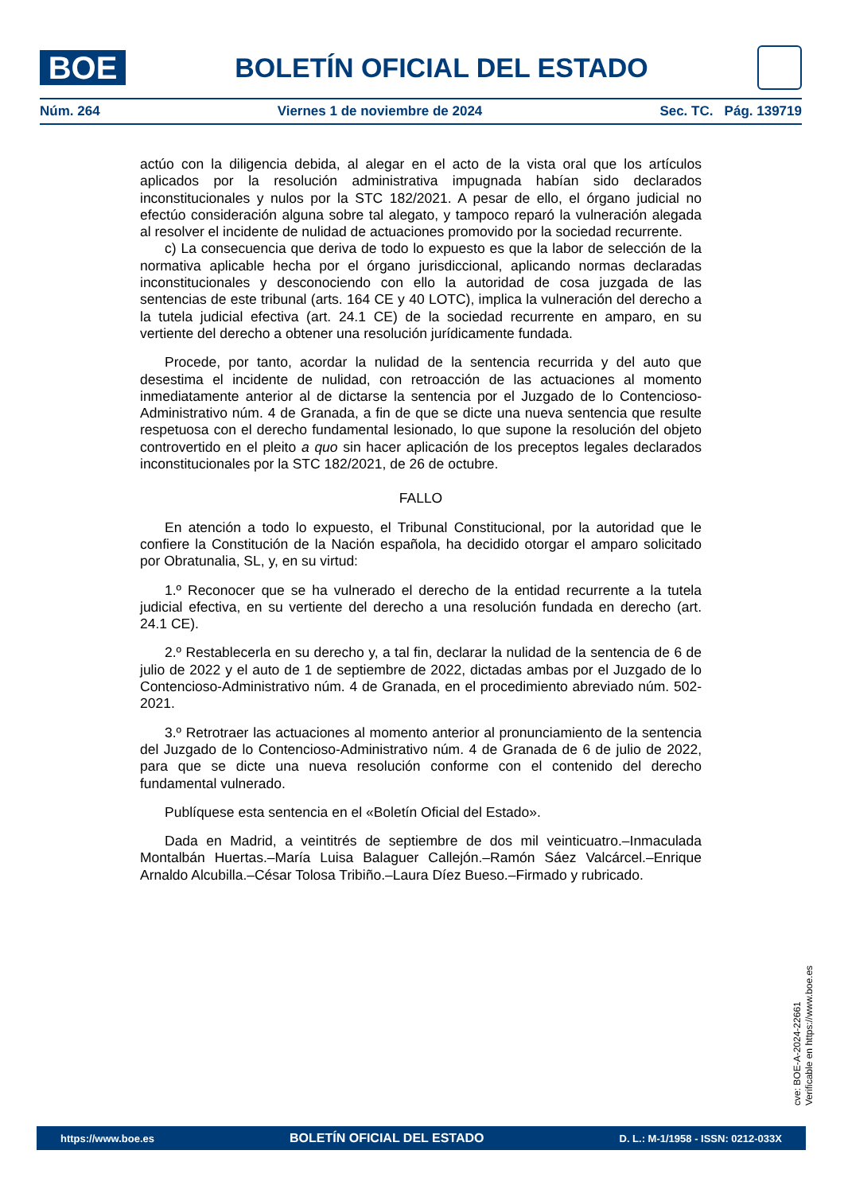BOE
BOLETÍN OFICIAL DEL ESTADO
Núm. 264 Viernes 1 de noviembre de 2024 Sec. TC. Pág. 139719
actúo con la diligencia debida, al alegar en el acto de la vista oral que los artículos aplicados por la resolución administrativa impugnada habían sido declarados inconstitucionales y nulos por la STC 182/2021. A pesar de ello, el órgano judicial no efectúo consideración alguna sobre tal alegato, y tampoco reparó la vulneración alegada al resolver el incidente de nulidad de actuaciones promovido por la sociedad recurrente.
c) La consecuencia que deriva de todo lo expuesto es que la labor de selección de la normativa aplicable hecha por el órgano jurisdiccional, aplicando normas declaradas inconstitucionales y desconociendo con ello la autoridad de cosa juzgada de las sentencias de este tribunal (arts. 164 CE y 40 LOTC), implica la vulneración del derecho a la tutela judicial efectiva (art. 24.1 CE) de la sociedad recurrente en amparo, en su vertiente del derecho a obtener una resolución jurídicamente fundada.
Procede, por tanto, acordar la nulidad de la sentencia recurrida y del auto que desestima el incidente de nulidad, con retroacción de las actuaciones al momento inmediatamente anterior al de dictarse la sentencia por el Juzgado de lo Contencioso-Administrativo núm. 4 de Granada, a fin de que se dicte una nueva sentencia que resulte respetuosa con el derecho fundamental lesionado, lo que supone la resolución del objeto controvertido en el pleito a quo sin hacer aplicación de los preceptos legales declarados inconstitucionales por la STC 182/2021, de 26 de octubre.
FALLO
En atención a todo lo expuesto, el Tribunal Constitucional, por la autoridad que le confiere la Constitución de la Nación española, ha decidido otorgar el amparo solicitado por Obratunalia, SL, y, en su virtud:
1.º Reconocer que se ha vulnerado el derecho de la entidad recurrente a la tutela judicial efectiva, en su vertiente del derecho a una resolución fundada en derecho (art. 24.1 CE).
2.º Restablecerla en su derecho y, a tal fin, declarar la nulidad de la sentencia de 6 de julio de 2022 y el auto de 1 de septiembre de 2022, dictadas ambas por el Juzgado de lo Contencioso-Administrativo núm. 4 de Granada, en el procedimiento abreviado núm. 502-2021.
3.º Retrotraer las actuaciones al momento anterior al pronunciamiento de la sentencia del Juzgado de lo Contencioso-Administrativo núm. 4 de Granada de 6 de julio de 2022, para que se dicte una nueva resolución conforme con el contenido del derecho fundamental vulnerado.
Publíquese esta sentencia en el «Boletín Oficial del Estado».
Dada en Madrid, a veintitrés de septiembre de dos mil veinticuatro.–Inmaculada Montalbán Huertas.–María Luisa Balaguer Callejón.–Ramón Sáez Valcárcel.–Enrique Arnaldo Alcubilla.–César Tolosa Tribiño.–Laura Díez Bueso.–Firmado y rubricado.
cve: BOE-A-2024-22661
Verificable en https://www.boe.es
https://www.boe.es BOLETÍN OFICIAL DEL ESTADO D. L.: M-1/1958 - ISSN: 0212-033X